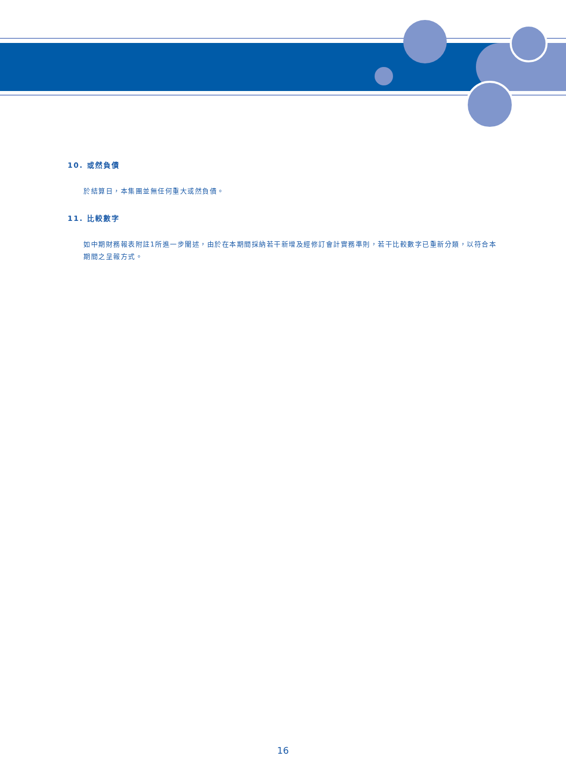10. 或然負債
於結算日，本集團並無任何重大或然負債。
11. 比較數字
如中期財務報表附註1所進一步闡述，由於在本期間採納若干新增及經修訂會計實務準則，若干比較數字已重新分類，以符合本期間之呈報方式。
16